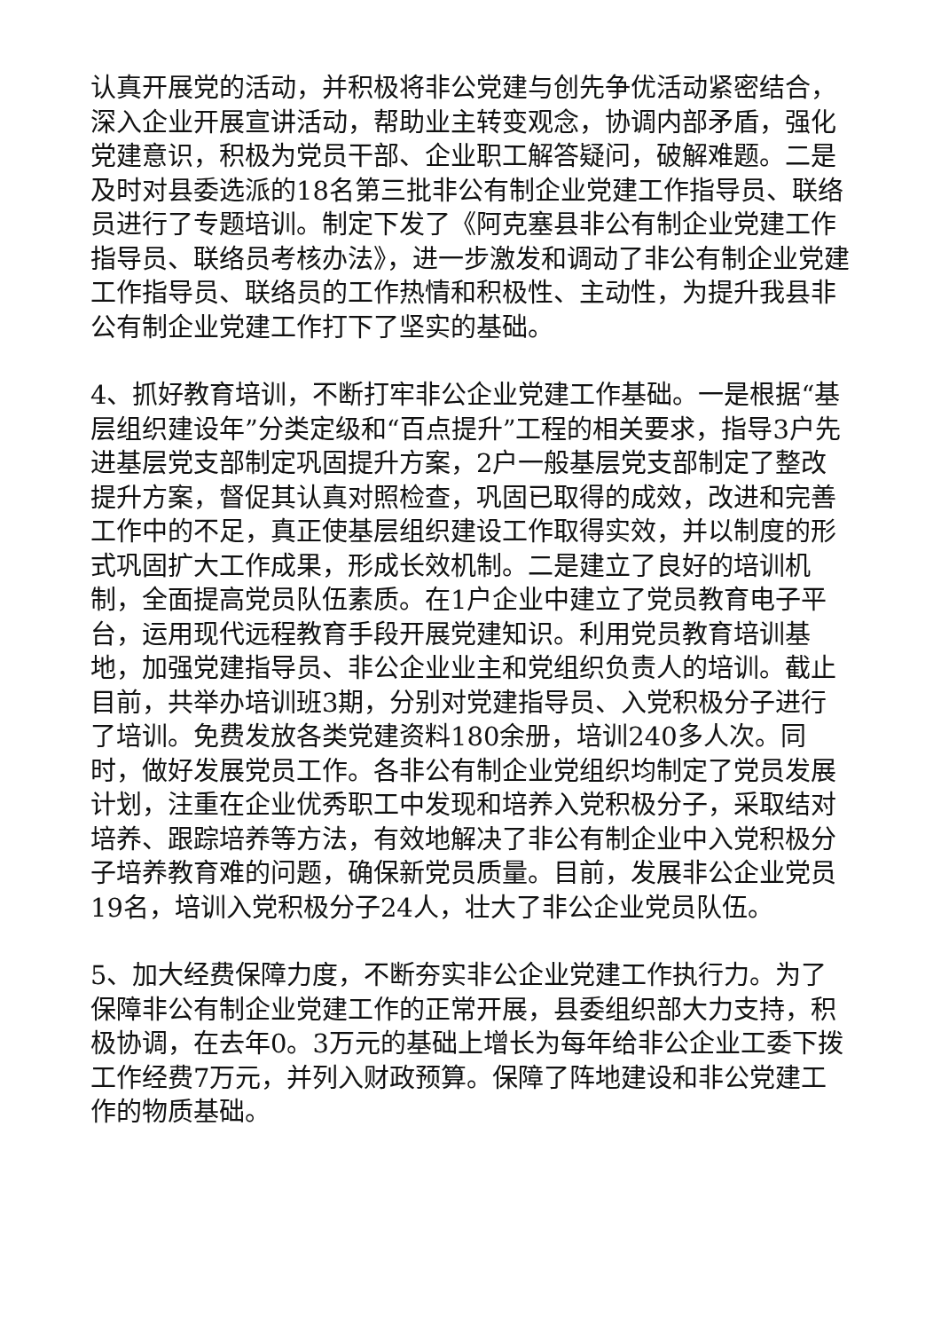认真开展党的活动，并积极将非公党建与创先争优活动紧密结合，深入企业开展宣讲活动，帮助业主转变观念，协调内部矛盾，强化党建意识，积极为党员干部、企业职工解答疑问，破解难题。二是及时对县委选派的18名第三批非公有制企业党建工作指导员、联络员进行了专题培训。制定下发了《阿克塞县非公有制企业党建工作指导员、联络员考核办法》，进一步激发和调动了非公有制企业党建工作指导员、联络员的工作热情和积极性、主动性，为提升我县非公有制企业党建工作打下了坚实的基础。
4、抓好教育培训，不断打牢非公企业党建工作基础。一是根据“基层组织建设年”分类定级和“百点提升”工程的相关要求，指导3户先进基层党支部制定巩固提升方案，2户一般基层党支部制定了整改提升方案，督促其认真对照检查，巩固已取得的成效，改进和完善工作中的不足，真正使基层组织建设工作取得实效，并以制度的形式巩固扩大工作成果，形成长效机制。二是建立了良好的培训机制，全面提高党员队伍素质。在1户企业中建立了党员教育电子平台，运用现代远程教育手段开展党建知识。利用党员教育培训基地，加强党建指导员、非公企业业主和党组织负责人的培训。截止目前，共举办培训班3期，分别对党建指导员、入党积极分子进行了培训。免费发放各类党建资料180余册，培训240多人次。同时，做好发展党员工作。各非公有制企业党组织均制定了党员发展计划，注重在企业优秀职工中发现和培养入党积极分子，采取结对培养、跟踪培养等方法，有效地解决了非公有制企业中入党积极分子培养教育难的问题，确保新党员质量。目前，发展非公企业党员19名，培训入党积极分子24人，壮大了非公企业党员队伍。
5、加大经费保障力度，不断夯实非公企业党建工作执行力。为了保障非公有制企业党建工作的正常开展，县委组织部大力支持，积极协调，在去年0。3万元的基础上增长为每年给非公企业工委下拨工作经费7万元，并列入财政预算。保障了阵地建设和非公党建工作的物质基础。